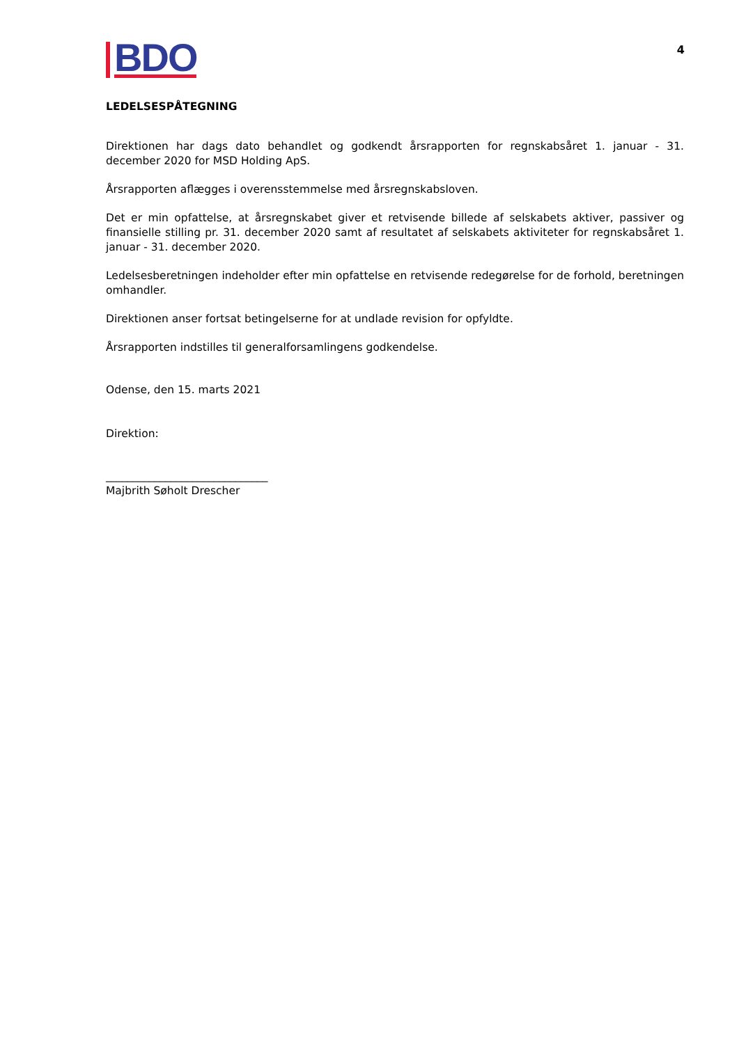4
BDO
LEDELSESPÅTEGNING
Direktionen har dags dato behandlet og godkendt årsrapporten for regnskabsåret 1. januar - 31. december 2020 for MSD Holding ApS.
Årsrapporten aflægges i overensstemmelse med årsregnskabsloven.
Det er min opfattelse, at årsregnskabet giver et retvisende billede af selskabets aktiver, passiver og finansielle stilling pr. 31. december 2020 samt af resultatet af selskabets aktiviteter for regnskabsåret 1. januar - 31. december 2020.
Ledelsesberetningen indeholder efter min opfattelse en retvisende redegørelse for de forhold, beretningen omhandler.
Direktionen anser fortsat betingelserne for at undlade revision for opfyldte.
Årsrapporten indstilles til generalforsamlingens godkendelse.
Odense, den 15. marts 2021
Direktion:
______________________________
Majbrith Søholt Drescher